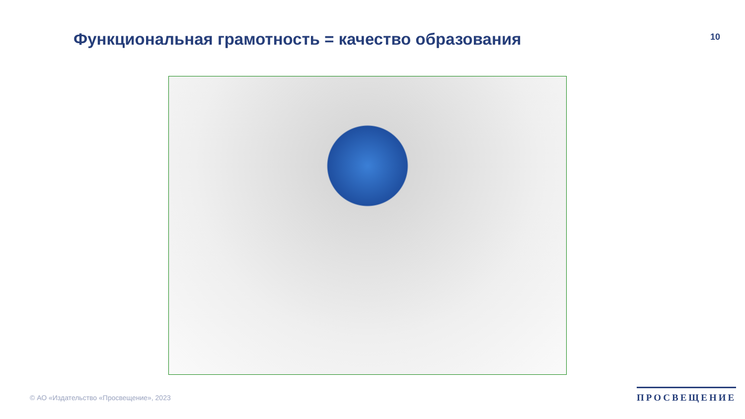Функциональная грамотность = качество образования
10
© АО «Издательство «Просвещение», 2023
ПРОСВЕЩЕНИЕ